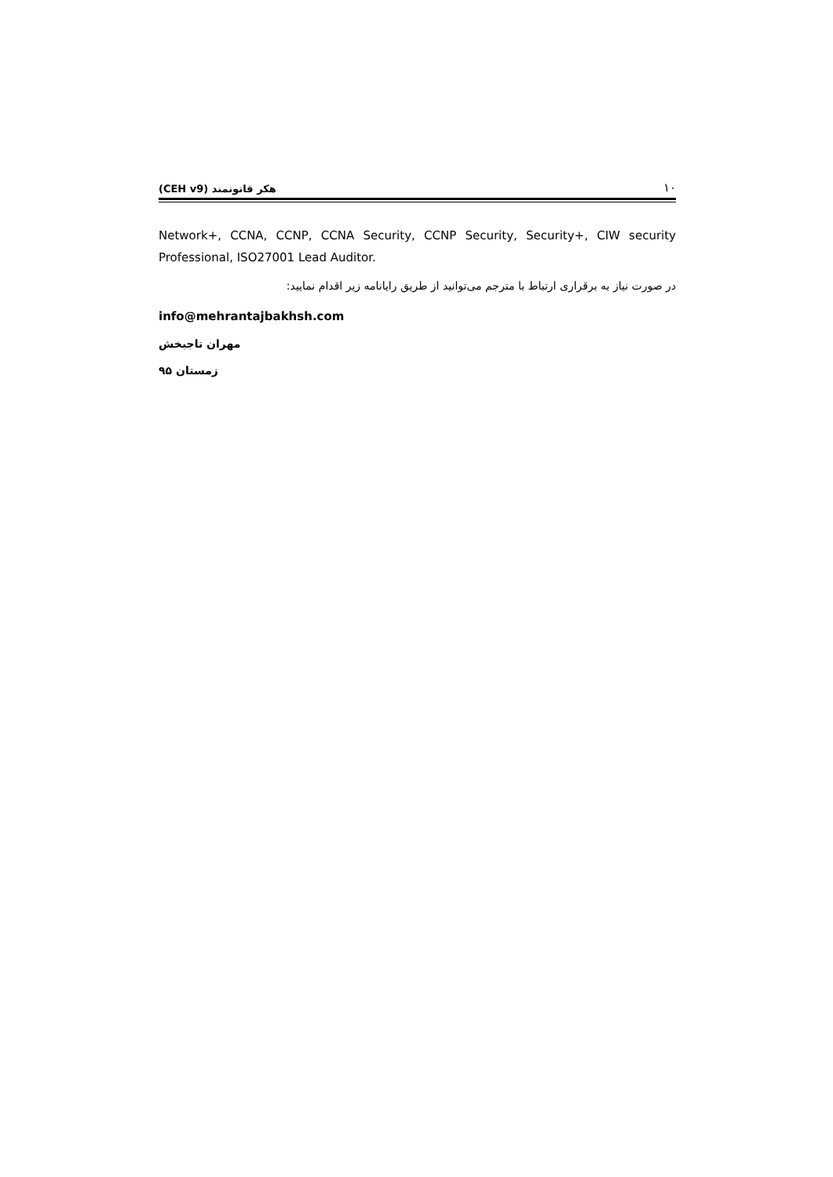۱۰ هکر قانونمند (CEH v9)
Network+, CCNA, CCNP, CCNA Security, CCNP Security, Security+, CIW security Professional, ISO27001 Lead Auditor.
در صورت نیاز به برقراری ارتباط با مترجم می‌توانید از طریق رایانامه زیر اقدام نمایید:
info@mehrantajbakhsh.com
مهران تاجبخش
زمستان ۹۵